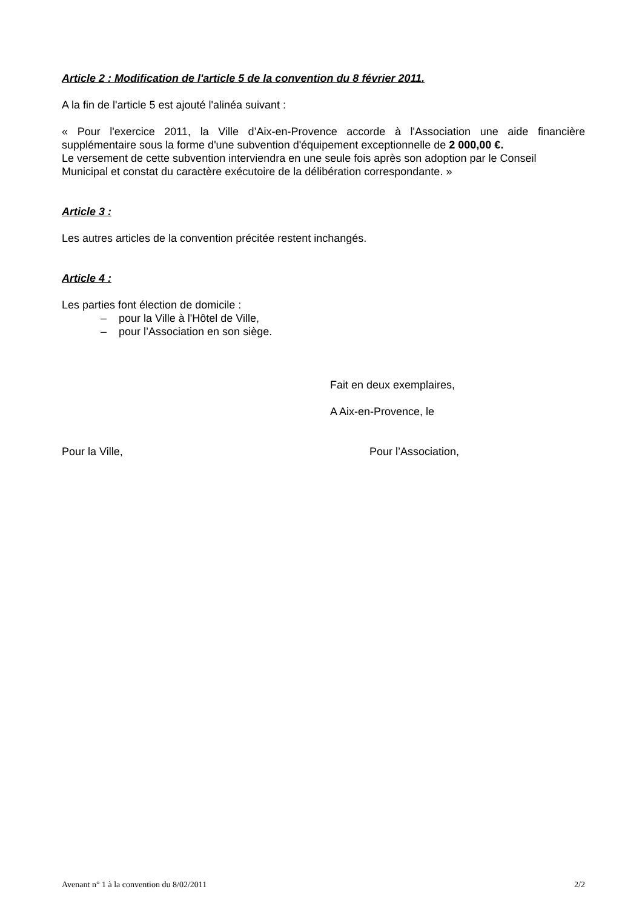Article 2 : Modification de l'article 5 de la convention du 8 février 2011.
A la fin de l'article 5 est ajouté l'alinéa suivant :
« Pour l'exercice 2011, la Ville d’Aix-en-Provence accorde à l'Association une aide financière supplémentaire sous la forme d'une subvention d'équipement exceptionnelle de 2 000,00 €.
Le versement de cette subvention interviendra en une seule fois après son adoption par le Conseil Municipal et constat du caractère exécutoire de la délibération correspondante. »
Article 3 :
Les autres articles de la convention précitée restent inchangés.
Article 4 :
Les parties font élection de domicile :
– pour la Ville à l'Hôtel de Ville,
– pour l’Association en son siège.
Fait en deux exemplaires,
A Aix-en-Provence, le
Pour la Ville, Pour l’Association,
Avenant n° 1 à la convention du 8/02/2011 2/2